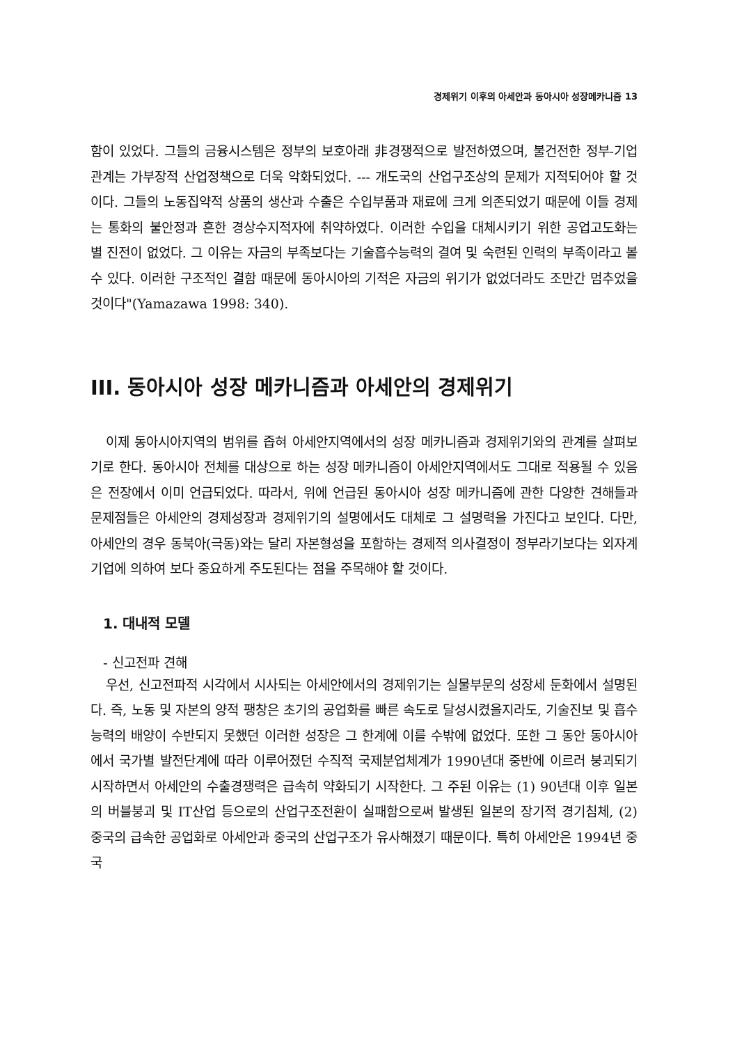경제위기 이후의 아세안과 동아시아 성장메카니즘 13
함이 있었다. 그들의 금융시스템은 정부의 보호아래 非경쟁적으로 발전하였으며, 불건전한 정부-기업관계는 가부장적 산업정책으로 더욱 악화되었다. --- 개도국의 산업구조상의 문제가 지적되어야 할 것이다. 그들의 노동집약적 상품의 생산과 수출은 수입부품과 재료에 크게 의존되었기 때문에 이들 경제는 통화의 불안정과 흔한 경상수지적자에 취약하였다. 이러한 수입을 대체시키기 위한 공업고도화는 별 진전이 없었다. 그 이유는 자금의 부족보다는 기술흡수능력의 결여 및 숙련된 인력의 부족이라고 볼 수 있다. 이러한 구조적인 결함 때문에 동아시아의 기적은 자금의 위기가 없었더라도 조만간 멈추었을 것이다"(Yamazawa 1998: 340).
III. 동아시아 성장 메카니즘과 아세안의 경제위기
이제 동아시아지역의 범위를 좁혀 아세안지역에서의 성장 메카니즘과 경제위기와의 관계를 살펴보기로 한다. 동아시아 전체를 대상으로 하는 성장 메카니즘이 아세안지역에서도 그대로 적용될 수 있음은 전장에서 이미 언급되었다. 따라서, 위에 언급된 동아시아 성장 메카니즘에 관한 다양한 견해들과 문제점들은 아세안의 경제성장과 경제위기의 설명에서도 대체로 그 설명력을 가진다고 보인다. 다만, 아세안의 경우 동북아(극동)와는 달리 자본형성을 포함하는 경제적 의사결정이 정부라기보다는 외자계 기업에 의하여 보다 중요하게 주도된다는 점을 주목해야 할 것이다.
1. 대내적 모델
- 신고전파 견해
우선, 신고전파적 시각에서 시사되는 아세안에서의 경제위기는 실물부문의 성장세 둔화에서 설명된다. 즉, 노동 및 자본의 양적 팽창은 초기의 공업화를 빠른 속도로 달성시켰을지라도, 기술진보 및 흡수능력의 배양이 수반되지 못했던 이러한 성장은 그 한계에 이를 수밖에 없었다. 또한 그 동안 동아시아에서 국가별 발전단계에 따라 이루어졌던 수직적 국제분업체계가 1990년대 중반에 이르러 붕괴되기 시작하면서 아세안의 수출경쟁력은 급속히 약화되기 시작한다. 그 주된 이유는 (1) 90년대 이후 일본의 버블붕괴 및 IT산업 등으로의 산업구조전환이 실패함으로써 발생된 일본의 장기적 경기침체, (2) 중국의 급속한 공업화로 아세안과 중국의 산업구조가 유사해졌기 때문이다. 특히 아세안은 1994년 중국